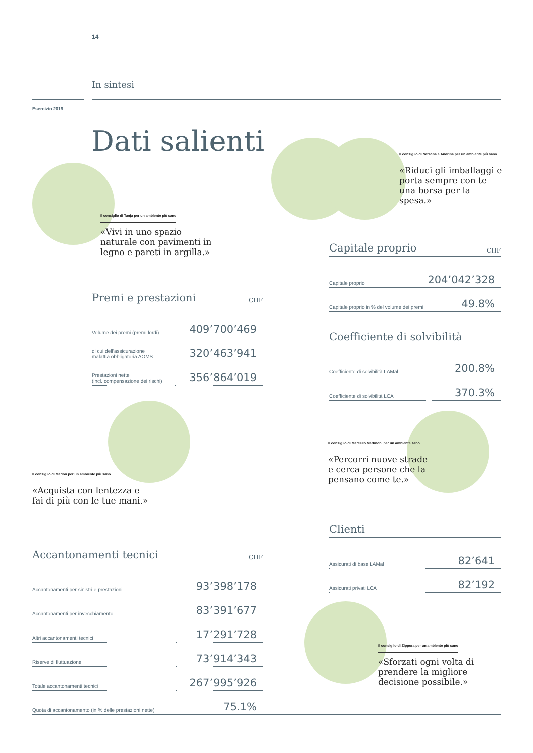14
In sintesi
Esercizio 2019
Dati salienti
Il consiglio di Tanja per un ambiente più sano
«Vivi in uno spazio naturale con pavimenti in legno e pareti in argilla.»
Il consiglio di Natacha e Andrina per un ambiente più sano
«Riduci gli imballaggi e porta sempre con te una borsa per la spesa.»
Il consiglio di Marion per un ambiente più sano
«Acquista con lentezza e fai di più con le tue mani.»
Il consiglio di Marcello Martinoni per un ambiente sano
«Percorri nuove strade e cerca persone che la pensano come te.»
Il consiglio di Zippora per un ambiente più sano
«Sforzati ogni volta di prendere la migliore decisione possibile.»
Capitale proprio CHF
| Capitale proprio | 204’042’328 |
| Capitale proprio in % del volume dei premi | 49.8% |
Premi e prestazioni CHF
| Volume dei premi (premi lordi) | 409’700’469 |
| di cui dell’assicurazione malattia obbligatoria AOMS | 320’463’941 |
| Prestazioni nette (incl. compensazione dei rischi) | 356’864’019 |
Coefficiente di solvibilità
| Coefficiente di solvibilità LAMal | 200.8% |
| Coefficiente di solvibilità LCA | 370.3% |
Clienti
| Assicurati di base LAMal | 82’641 |
| Assicurati privati LCA | 82’192 |
Accantonamenti tecnici CHF
| Accantonamenti per sinistri e prestazioni | 93’398’178 |
| Accantonamenti per invecchiamento | 83’391’677 |
| Altri accantonamenti tecnici | 17’291’728 |
| Riserve di fluttuazione | 73’914’343 |
| Totale accantonamenti tecnici | 267’995’926 |
| Quota di accantonamento (in % delle prestazioni nette) | 75.1% |